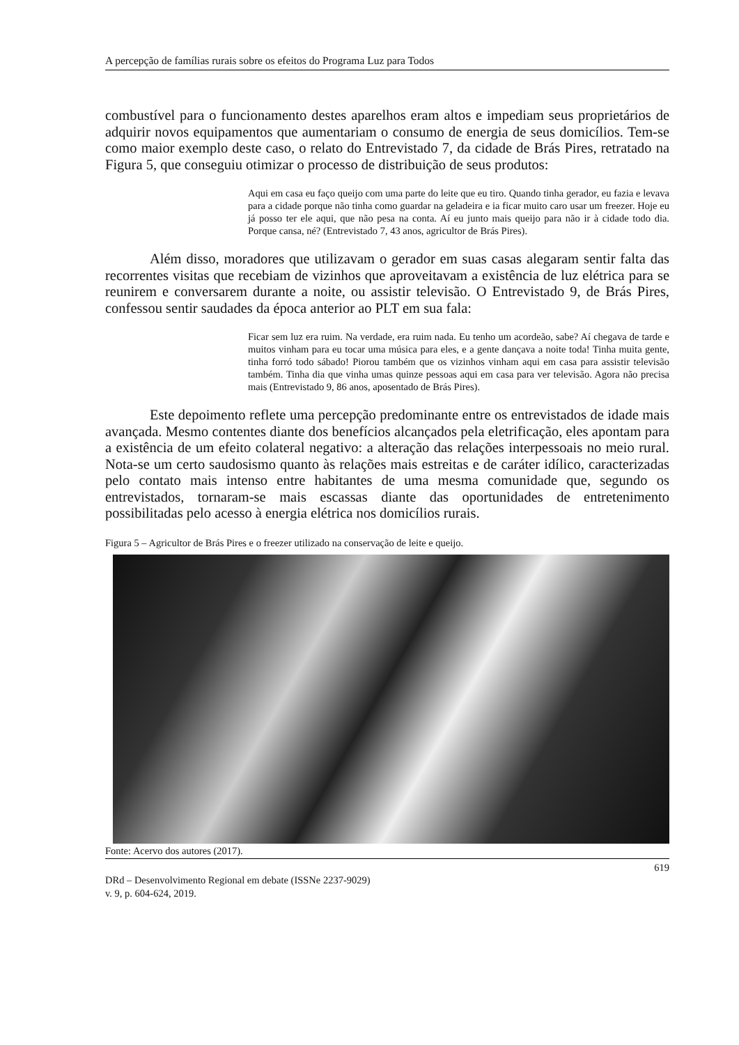A percepção de famílias rurais sobre os efeitos do Programa Luz para Todos
combustível para o funcionamento destes aparelhos eram altos e impediam seus proprietários de adquirir novos equipamentos que aumentariam o consumo de energia de seus domicílios. Tem-se como maior exemplo deste caso, o relato do Entrevistado 7, da cidade de Brás Pires, retratado na Figura 5, que conseguiu otimizar o processo de distribuição de seus produtos:
Aqui em casa eu faço queijo com uma parte do leite que eu tiro. Quando tinha gerador, eu fazia e levava para a cidade porque não tinha como guardar na geladeira e ia ficar muito caro usar um freezer. Hoje eu já posso ter ele aqui, que não pesa na conta. Aí eu junto mais queijo para não ir à cidade todo dia. Porque cansa, né? (Entrevistado 7, 43 anos, agricultor de Brás Pires).
Além disso, moradores que utilizavam o gerador em suas casas alegaram sentir falta das recorrentes visitas que recebiam de vizinhos que aproveitavam a existência de luz elétrica para se reunirem e conversarem durante a noite, ou assistir televisão. O Entrevistado 9, de Brás Pires, confessou sentir saudades da época anterior ao PLT em sua fala:
Ficar sem luz era ruim. Na verdade, era ruim nada. Eu tenho um acordeão, sabe? Aí chegava de tarde e muitos vinham para eu tocar uma música para eles, e a gente dançava a noite toda! Tinha muita gente, tinha forró todo sábado! Piorou também que os vizinhos vinham aqui em casa para assistir televisão também. Tinha dia que vinha umas quinze pessoas aqui em casa para ver televisão. Agora não precisa mais (Entrevistado 9, 86 anos, aposentado de Brás Pires).
Este depoimento reflete uma percepção predominante entre os entrevistados de idade mais avançada. Mesmo contentes diante dos benefícios alcançados pela eletrificação, eles apontam para a existência de um efeito colateral negativo: a alteração das relações interpessoais no meio rural. Nota-se um certo saudosismo quanto às relações mais estreitas e de caráter idílico, caracterizadas pelo contato mais intenso entre habitantes de uma mesma comunidade que, segundo os entrevistados, tornaram-se mais escassas diante das oportunidades de entretenimento possibilitadas pelo acesso à energia elétrica nos domicílios rurais.
Figura 5 – Agricultor de Brás Pires e o freezer utilizado na conservação de leite e queijo.
Fonte: Acervo dos autores (2017).
619
DRd – Desenvolvimento Regional em debate (ISSNe 2237-9029)
v. 9, p. 604-624, 2019.